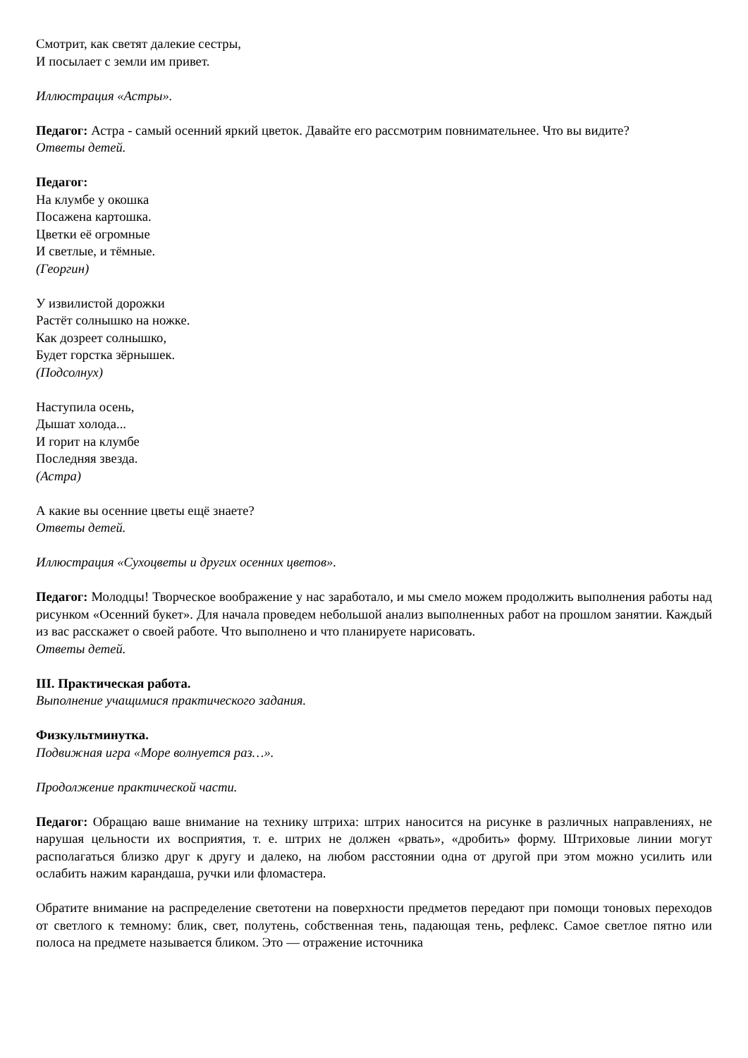Смотрит, как светят далекие сестры,
И посылает с земли им привет.
Иллюстрация «Астры».
Педагог: Астра - самый осенний яркий цветок. Давайте его рассмотрим повнимательнее. Что вы видите?
Ответы детей.
Педагог:
На клумбе у окошка
Посажена картошка.
Цветки её огромные
И светлые, и тёмные.
(Георгин)
У извилистой дорожки
Растёт солнышко на ножке.
Как дозреет солнышко,
Будет горстка зёрнышек.
(Подсолнух)
Наступила осень,
Дышат холода...
И горит на клумбе
Последняя звезда.
(Астра)
А какие вы осенние цветы ещё знаете?
Ответы детей.
Иллюстрация «Сухоцветы и других осенних цветов».
Педагог: Молодцы! Творческое воображение у нас заработало, и мы смело можем продолжить выполнения работы над рисунком «Осенний букет». Для начала проведем небольшой анализ выполненных работ на прошлом занятии. Каждый из вас расскажет о своей работе. Что выполнено и что планируете нарисовать.
Ответы детей.
III. Практическая работа.
Выполнение учащимися практического задания.
Физкультминутка.
Подвижная игра «Море волнуется раз…».
Продолжение практической части.
Педагог: Обращаю ваше внимание на технику штриха: штрих наносится на рисунке в различных направлениях, не нарушая цельности их восприятия, т. е. штрих не должен «рвать», «дробить» форму. Штриховые линии могут располагаться близко друг к другу и далеко, на любом расстоянии одна от другой при этом можно усилить или ослабить нажим карандаша, ручки или фломастера.
Обратите внимание на распределение светотени на поверхности предметов передают при помощи тоновых переходов от светлого к темному: блик, свет, полутень, собственная тень, падающая тень, рефлекс. Самое светлое пятно или полоса на предмете называется бликом. Это — отражение источника